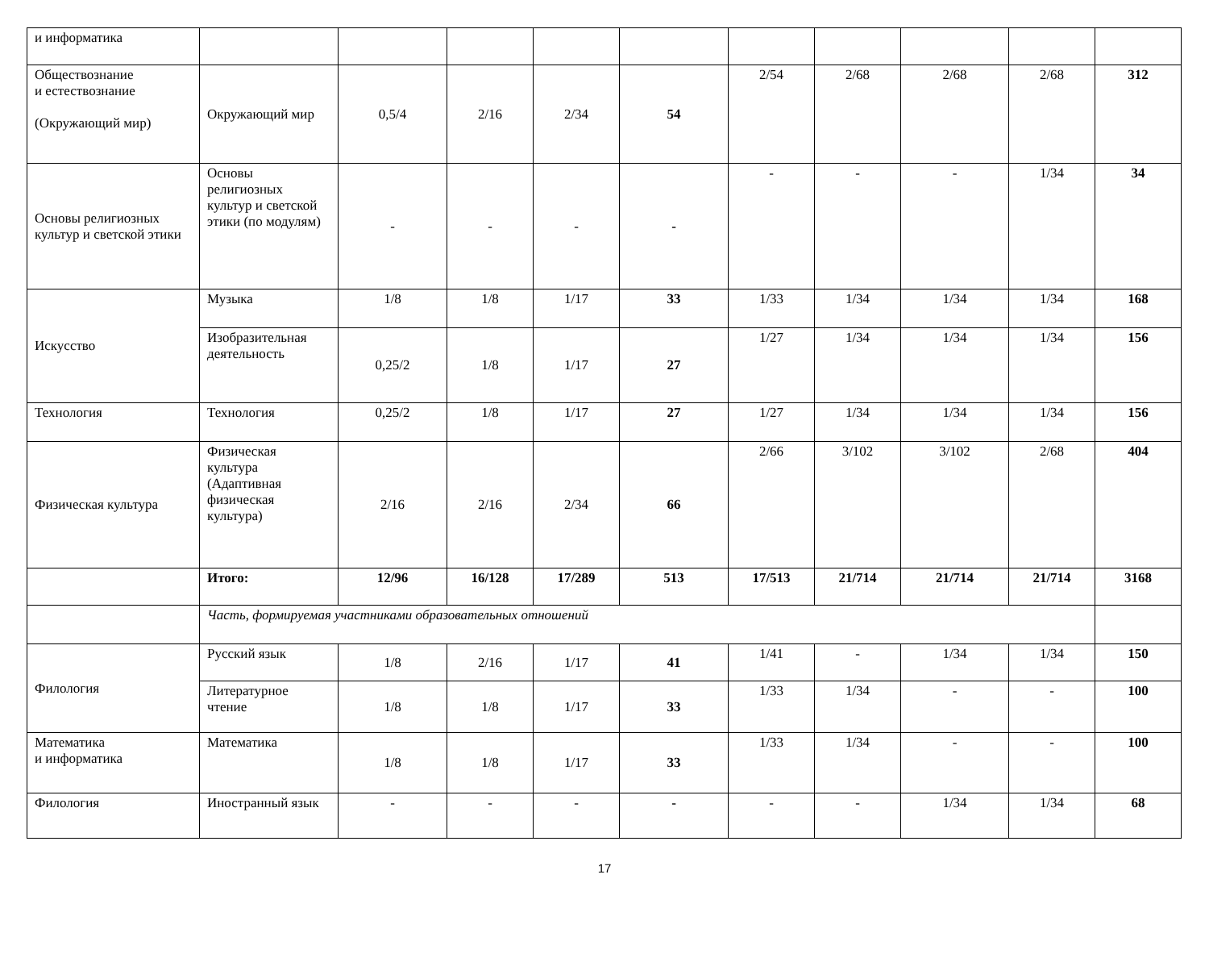| и информатика | | | | | | | | | | |
| Обществознание и естествознание (Окружающий мир) | Окружающий мир | 0,5/4 | 2/16 | 2/34 | 54 | 2/54 | 2/68 | 2/68 | 2/68 | 312 |
| Основы религиозных культур и светской этики | Основы религиозных культур и светской этики (по модулям) | - | - | - | - | - | - | - | 1/34 | 34 |
| Искусство | Музыка | 1/8 | 1/8 | 1/17 | 33 | 1/33 | 1/34 | 1/34 | 1/34 | 168 |
| | Изобразительная деятельность | 0,25/2 | 1/8 | 1/17 | 27 | 1/27 | 1/34 | 1/34 | 1/34 | 156 |
| Технология | Технология | 0,25/2 | 1/8 | 1/17 | 27 | 1/27 | 1/34 | 1/34 | 1/34 | 156 |
| Физическая культура | Физическая культура (Адаптивная физическая культура) | 2/16 | 2/16 | 2/34 | 66 | 2/66 | 3/102 | 3/102 | 2/68 | 404 |
| | Итого: | 12/96 | 16/128 | 17/289 | 513 | 17/513 | 21/714 | 21/714 | 21/714 | 3168 |
| | Часть, формируемая участниками образовательных отношений | | | | | | | | | |
| Филология | Русский язык | 1/8 | 2/16 | 1/17 | 41 | 1/41 | - | 1/34 | 1/34 | 150 |
| | Литературное чтение | 1/8 | 1/8 | 1/17 | 33 | 1/33 | 1/34 | - | - | 100 |
| Математика и информатика | Математика | 1/8 | 1/8 | 1/17 | 33 | 1/33 | 1/34 | - | - | 100 |
| Филология | Иностранный язык | - | - | - | - | - | - | 1/34 | 1/34 | 68 |
17